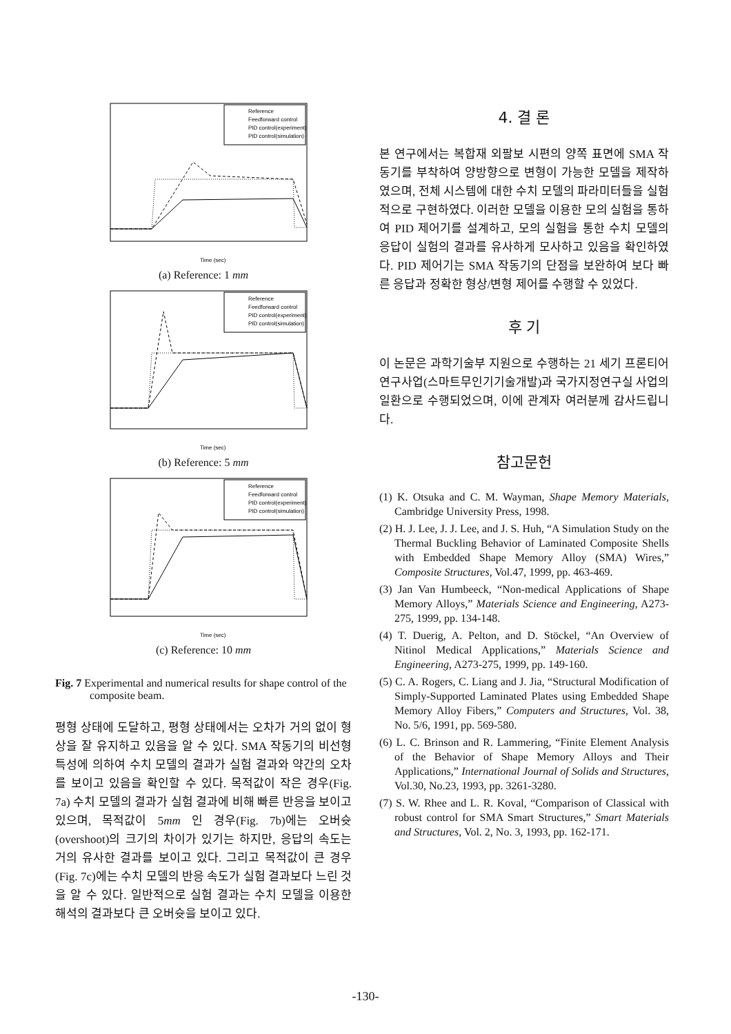Reference
Feedforward control
PID control(experiment)
PID control(simulation)
Time (sec)
(a) Reference: 1 mm
Reference
Feedforward control
PID control(experiment)
PID control(simulation)
Time (sec)
(b) Reference: 5 mm
Reference
Feedforward control
PID control(experiment)
PID control(simulation)
Time (sec)
(c) Reference: 10 mm
Fig. 7 Experimental and numerical results for shape control of the composite beam.
평형 상태에 도달하고, 평형 상태에서는 오차가 거의 없이 형상을 잘 유지하고 있음을 알 수 있다. SMA 작동기의 비선형 특성에 의하여 수치 모델의 결과가 실험 결과와 약간의 오차를 보이고 있음을 확인할 수 있다. 목적값이 작은 경우(Fig. 7a) 수치 모델의 결과가 실험 결과에 비해 빠른 반응을 보이고 있으며, 목적값이 5mm 인 경우(Fig. 7b)에는 오버슛(overshoot)의 크기의 차이가 있기는 하지만, 응답의 속도는 거의 유사한 결과를 보이고 있다. 그리고 목적값이 큰 경우(Fig. 7c)에는 수치 모델의 반응 속도가 실험 결과보다 느린 것을 알 수 있다. 일반적으로 실험 결과는 수치 모델을 이용한 해석의 결과보다 큰 오버슛을 보이고 있다.
4. 결 론
본 연구에서는 복합재 외팔보 시편의 양쪽 표면에 SMA 작동기를 부착하여 양방향으로 변형이 가능한 모델을 제작하였으며, 전체 시스템에 대한 수치 모델의 파라미터들을 실험적으로 구현하였다. 이러한 모델을 이용한 모의 실험을 통하여 PID 제어기를 설계하고, 모의 실험을 통한 수치 모델의 응답이 실험의 결과를 유사하게 모사하고 있음을 확인하였다. PID 제어기는 SMA 작동기의 단점을 보완하여 보다 빠른 응답과 정확한 형상/변형 제어를 수행할 수 있었다.
후 기
이 논문은 과학기술부 지원으로 수행하는 21 세기 프론티어 연구사업(스마트무인기기술개발)과 국가지정연구실 사업의 일환으로 수행되었으며, 이에 관계자 여러분께 감사드립니다.
참고문헌
(1) K. Otsuka and C. M. Wayman, Shape Memory Materials, Cambridge University Press, 1998.
(2) H. J. Lee, J. J. Lee, and J. S. Huh, “A Simulation Study on the Thermal Buckling Behavior of Laminated Composite Shells with Embedded Shape Memory Alloy (SMA) Wires,” Composite Structures, Vol.47, 1999, pp. 463-469.
(3) Jan Van Humbeeck, “Non-medical Applications of Shape Memory Alloys,” Materials Science and Engineering, A273-275, 1999, pp. 134-148.
(4) T. Duerig, A. Pelton, and D. Stöckel, “An Overview of Nitinol Medical Applications,” Materials Science and Engineering, A273-275, 1999, pp. 149-160.
(5) C. A. Rogers, C. Liang and J. Jia, “Structural Modification of Simply-Supported Laminated Plates using Embedded Shape Memory Alloy Fibers,” Computers and Structures, Vol. 38, No. 5/6, 1991, pp. 569-580.
(6) L. C. Brinson and R. Lammering, “Finite Element Analysis of the Behavior of Shape Memory Alloys and Their Applications,” International Journal of Solids and Structures, Vol.30, No.23, 1993, pp. 3261-3280.
(7) S. W. Rhee and L. R. Koval, “Comparison of Classical with robust control for SMA Smart Structures,” Smart Materials and Structures, Vol. 2, No. 3, 1993, pp. 162-171.
-130-